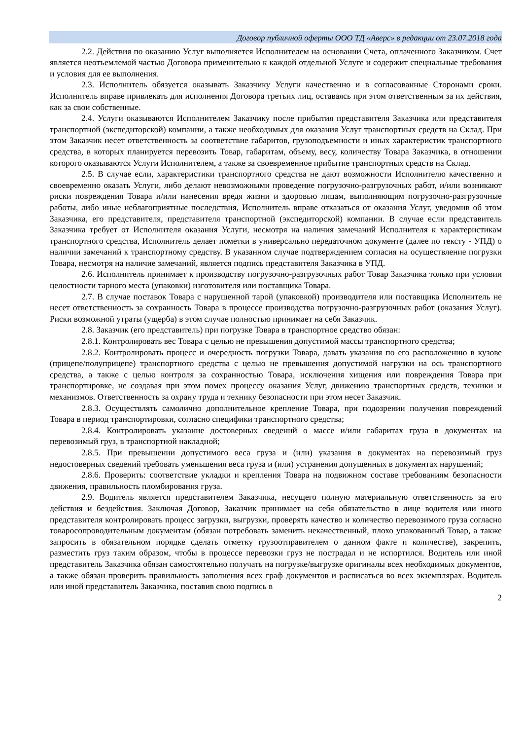Договор публичной оферты ООО ТД «Аверс» в редакции от 23.07.2018 года
2.2. Действия по оказанию Услуг выполняется Исполнителем на основании Счета, оплаченного Заказчиком. Счет является неотъемлемой частью Договора применительно к каждой отдельной Услуге и содержит специальные требования и условия для ее выполнения.
2.3. Исполнитель обязуется оказывать Заказчику Услуги качественно и в согласованные Сторонами сроки. Исполнитель вправе привлекать для исполнения Договора третьих лиц, оставаясь при этом ответственным за их действия, как за свои собственные.
2.4. Услуги оказываются Исполнителем Заказчику после прибытия представителя Заказчика или представителя транспортной (экспедиторской) компании, а также необходимых для оказания Услуг транспортных средств на Склад. При этом Заказчик несет ответственность за соответствие габаритов, грузоподъемности и иных характеристик транспортного средства, в которых планируется перевозить Товар, габаритам, объему, весу, количеству Товара Заказчика, в отношении которого оказываются Услуги Исполнителем, а также за своевременное прибытие транспортных средств на Склад.
2.5. В случае если, характеристики транспортного средства не дают возможности Исполнителю качественно и своевременно оказать Услуги, либо делают невозможными проведение погрузочно-разгрузочных работ, и/или возникают риски повреждения Товара и/или нанесения вредя жизни и здоровью лицам, выполняющим погрузочно-разгрузочные работы, либо иные неблагоприятные последствия, Исполнитель вправе отказаться от оказания Услуг, уведомив об этом Заказчика, его представителя, представителя транспортной (экспедиторской) компании. В случае если представитель Заказчика требует от Исполнителя оказания Услуги, несмотря на наличия замечаний Исполнителя к характеристикам транспортного средства, Исполнитель делает пометки в универсально передаточном документе (далее по тексту - УПД) о наличии замечаний к транспортному средству. В указанном случае подтверждением согласия на осуществление погрузки Товара, несмотря на наличие замечаний, является подпись представителя Заказчика в УПД.
2.6. Исполнитель принимает к производству погрузочно-разгрузочных работ Товар Заказчика только при условии целостности тарного места (упаковки) изготовителя или поставщика Товара.
2.7. В случае поставок Товара с нарушенной тарой (упаковкой) производителя или поставщика Исполнитель не несет ответственность за сохранность Товара в процессе производства погрузочно-разгрузочных работ (оказания Услуг). Риски возможной утраты (ущерба) в этом случае полностью принимает на себя Заказчик.
2.8. Заказчик (его представитель) при погрузке Товара в транспортное средство обязан:
2.8.1. Контролировать вес Товара с целью не превышения допустимой массы транспортного средства;
2.8.2. Контролировать процесс и очередность погрузки Товара, давать указания по его расположению в кузове (прицепе/полуприцепе) транспортного средства с целью не превышения допустимой нагрузки на ось транспортного средства, а также с целью контроля за сохранностью Товара, исключения хищения или повреждения Товара при транспортировке, не создавая при этом помех процессу оказания Услуг, движению транспортных средств, техники и механизмов. Ответственность за охрану труда и технику безопасности при этом несет Заказчик.
2.8.3. Осуществлять самолично дополнительное крепление Товара, при подозрении получения повреждений Товара в период транспортировки, согласно специфики транспортного средства;
2.8.4. Контролировать указание достоверных сведений о массе и/или габаритах груза в документах на перевозимый груз, в транспортной накладной;
2.8.5. При превышении допустимого веса груза и (или) указания в документах на перевозимый груз недостоверных сведений требовать уменьшения веса груза и (или) устранения допущенных в документах нарушений;
2.8.6. Проверить: соответствие укладки и крепления Товара на подвижном составе требованиям безопасности движения, правильность пломбирования груза.
2.9. Водитель является представителем Заказчика, несущего полную материальную ответственность за его действия и бездействия. Заключая Договор, Заказчик принимает на себя обязательство в лице водителя или иного представителя контролировать процесс загрузки, выгрузки, проверять качество и количество перевозимого груза согласно товаросопроводительным документам (обязан потребовать заменить некачественный, плохо упакованный Товар, а также запросить в обязательном порядке сделать отметку грузоотправителем о данном факте и количестве), закрепить, разместить груз таким образом, чтобы в процессе перевозки груз не пострадал и не испортился. Водитель или иной представитель Заказчика обязан самостоятельно получать на погрузке/выгрузке оригиналы всех необходимых документов, а также обязан проверить правильность заполнения всех граф документов и расписаться во всех экземплярах. Водитель или иной представитель Заказчика, поставив свою подпись в
2